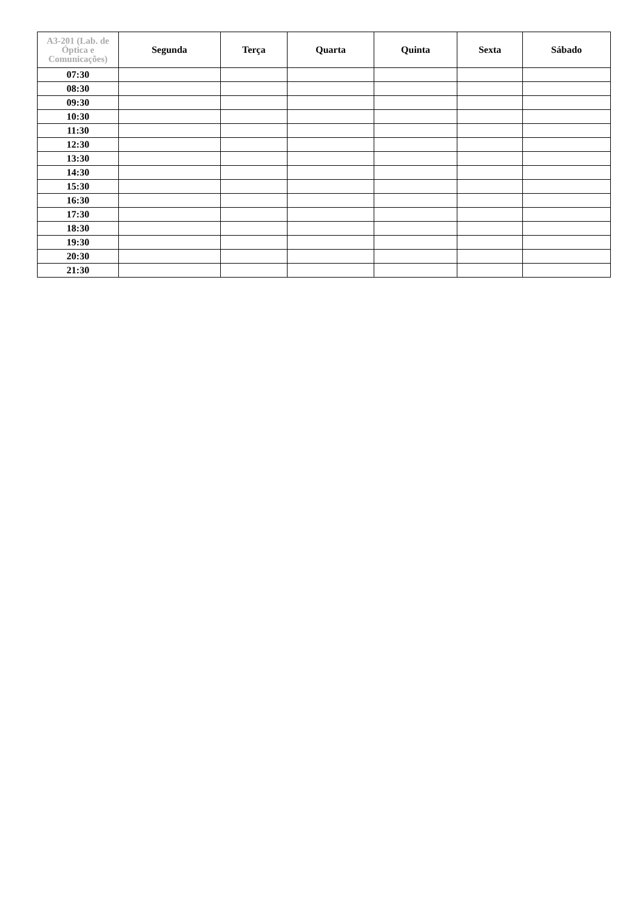| A3-201 (Lab. de Óptica e Comunicações) | Segunda | Terça | Quarta | Quinta | Sexta | Sábado |
| --- | --- | --- | --- | --- | --- | --- |
| 07:30 | | | | | | |
| 08:30 | | | | | | |
| 09:30 | | | | | | |
| 10:30 | | | | | | |
| 11:30 | | | | | | |
| 12:30 | | | | | | |
| 13:30 | | | | | | |
| 14:30 | | | | | | |
| 15:30 | | | | | | |
| 16:30 | | | | | | |
| 17:30 | | | | | | |
| 18:30 | | | | | | |
| 19:30 | | | | | | |
| 20:30 | | | | | | |
| 21:30 | | | | | | |